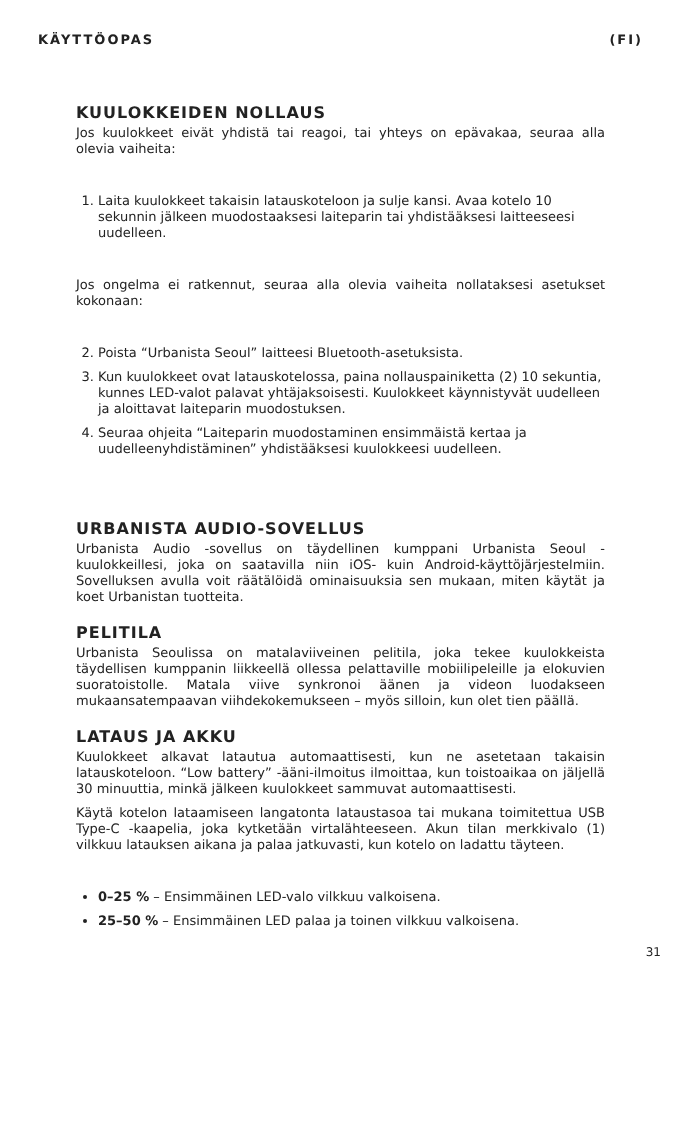KÄYTTÖOPAS (FI)
KUULOKKEIDEN NOLLAUS
Jos kuulokkeet eivät yhdistä tai reagoi, tai yhteys on epävakaa, seuraa alla olevia vaiheita:
1. Laita kuulokkeet takaisin latauskoteloon ja sulje kansi. Avaa kotelo 10 sekunnin jälkeen muodostaaksesi laiteparin tai yhdistääksesi laitteeseesi uudelleen.
Jos ongelma ei ratkennut, seuraa alla olevia vaiheita nollataksesi asetukset kokonaan:
2. Poista “Urbanista Seoul” laitteesi Bluetooth-asetuksista.
3. Kun kuulokkeet ovat latauskotelossa, paina nollauspainiketta (2) 10 sekuntia, kunnes LED-valot palavat yhtäjaksoisesti. Kuulokkeet käynnistyvät uudelleen ja aloittavat laiteparin muodostuksen.
4. Seuraa ohjeita “Laiteparin muodostaminen ensimmäistä kertaa ja uudelleenyhdistäminen” yhdistääksesi kuulokkeesi uudelleen.
URBANISTA AUDIO-SOVELLUS
Urbanista Audio -sovellus on täydellinen kumppani Urbanista Seoul -kuulokkeillesi, joka on saatavilla niin iOS- kuin Android-käyttöjärjestelmiin. Sovelluksen avulla voit räätälöidä ominaisuuksia sen mukaan, miten käytät ja koet Urbanistan tuotteita.
PELITILA
Urbanista Seoulissa on matalaviiveinen pelitila, joka tekee kuulokkeista täydellisen kumppanin liikkeellä ollessa pelattaville mobiilipeleille ja elokuvien suoratoistolle. Matala viive synkronoi äänen ja videon luodakseen mukaansatempaavan viihdekokemukseen – myös silloin, kun olet tien päällä.
LATAUS JA AKKU
Kuulokkeet alkavat latautua automaattisesti, kun ne asetetaan takaisin latauskoteloon. “Low battery” -ääni-ilmoitus ilmoittaa, kun toistoaikaa on jäljellä 30 minuuttia, minkä jälkeen kuulokkeet sammuvat automaattisesti.
Käytä kotelon lataamiseen langatonta lataustasoa tai mukana toimitettua USB Type-C -kaapelia, joka kytketään virtalähteeseen. Akun tilan merkkivalo (1) vilkkuu latauksen aikana ja palaa jatkuvasti, kun kotelo on ladattu täyteen.
0–25 % – Ensimmäinen LED-valo vilkkuu valkoisena.
25–50 % – Ensimmäinen LED palaa ja toinen vilkkuu valkoisena.
31